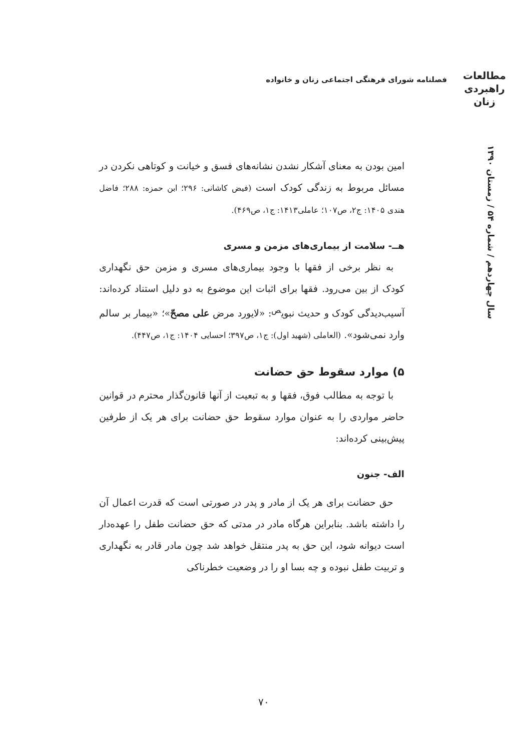فصلنامه شورای فرهنگی اجتماعی زنان و خانواده
مطالعات
راهبردی
زنان
سال چهاردهم / شماره ۵۴ / زمستان ۱۳۹۰
امین بودن به معنای آشکار نشدن نشانه‌های فسق و خیانت و کوتاهی نکردن در مسائل مربوط به زندگی کودک است (فیض کاشانی: ۲۹۶؛ ابن حمزه: ۲۸۸؛ فاضل هندی ۱۴۰۵: ج۲، ص۱۰۷؛ عاملی۱۴۱۳: ج۱، ص۴۶۹).
هــ- سلامت از بیماری‌های مزمن و مسری
به نظر برخی از فقها با وجود بیماری‌های مسری و مزمن حق نگهداری کودک از بین می‌رود. فقها برای اثبات این موضوع به دو دلیل استناد کرده‌اند: آسیب‌دیدگی کودک و حدیث نبوی<sup>ص</sup>: «لایورد مرض علی مصحّ»؛ «بیمار بر سالم وارد نمی‌شود». (العاملی (شهید اول): ج۱، ص۳۹۷؛ احسایی ۱۴۰۴: ج۱، ص۴۴۷).
۵) موارد سقوط حق حضانت
با توجه به مطالب فوق، فقها و به تبعیت از آنها قانون‌گذار محترم در قوانین حاضر مواردی را به عنوان موارد سقوط حق حضانت برای هر یک از طرفین پیش‌بینی کرده‌اند:
الف- جنون
حق حضانت برای هر یک از مادر و پدر در صورتی است که قدرت اعمال آن را داشته باشد. بنابراین هرگاه مادر در مدتی که حق حضانت طفل را عهده‌دار است دیوانه شود، این حق به پدر منتقل خواهد شد چون مادر قادر به نگهداری و تربیت طفل نبوده و چه بسا او را در وضعیت خطرناکی
۷۰